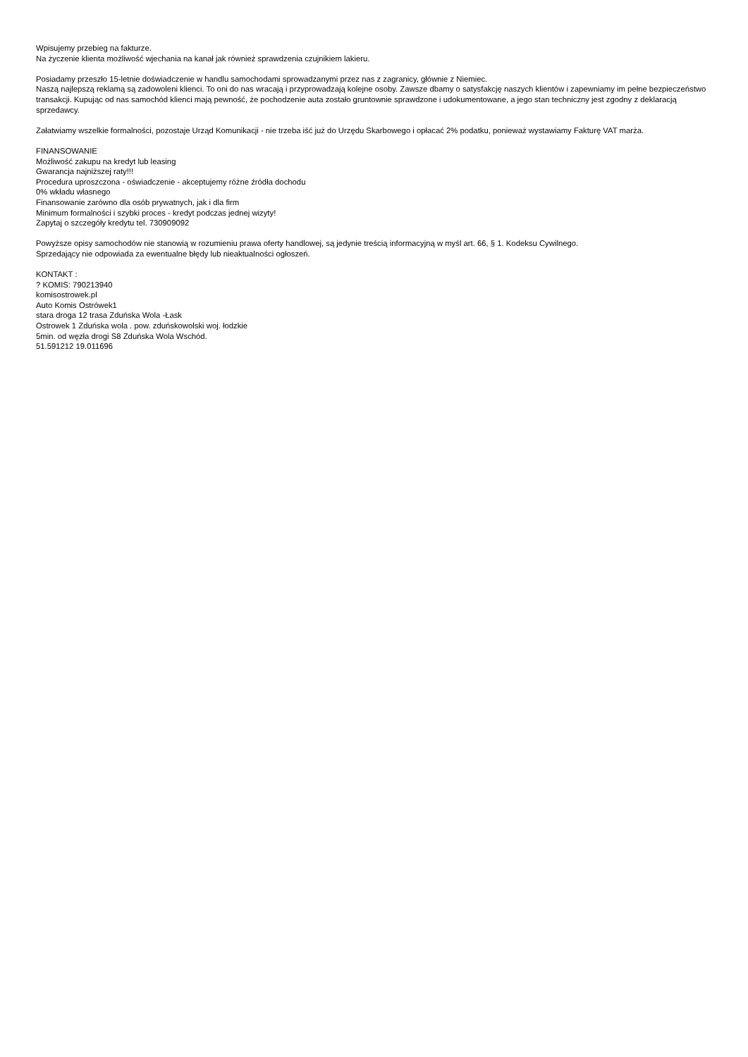Wpisujemy przebieg na fakturze.
Na życzenie klienta możliwość wjechania na kanał jak również sprawdzenia czujnikiem lakieru.
Posiadamy przeszło 15-letnie doświadczenie w handlu samochodami sprowadzanymi przez nas z zagranicy, głównie z Niemiec.
Naszą najlepszą reklamą są zadowoleni klienci. To oni do nas wracają i przyprowadzają kolejne osoby. Zawsze dbamy o satysfakcję naszych klientów i zapewniamy im pełne bezpieczeństwo transakcji. Kupując od nas samochód klienci mają pewność, że pochodzenie auta zostało gruntownie sprawdzone i udokumentowane, a jego stan techniczny jest zgodny z deklaracją sprzedawcy.
Załatwiamy wszelkie formalności, pozostaje Urząd Komunikacji - nie trzeba iść już do Urzędu Skarbowego i opłacać 2% podatku, ponieważ wystawiamy Fakturę VAT marża.
FINANSOWANIE
Możliwość zakupu na kredyt lub leasing
Gwarancja najniższej raty!!!
Procedura uproszczona - oświadczenie - akceptujemy różne źródła dochodu
0% wkładu własnego
Finansowanie zarówno dla osób prywatnych, jak i dla firm
Minimum formalności i szybki proces - kredyt podczas jednej wizyty!
Zapytaj o szczegóły kredytu tel. 730909092
Powyższe opisy samochodów nie stanowią w rozumieniu prawa oferty handlowej, są jedynie treścią informacyjną w myśl art. 66, § 1. Kodeksu Cywilnego.
Sprzedający nie odpowiada za ewentualne błędy lub nieaktualności ogłoszeń.
KONTAKT :
? KOMIS: 790213940
komisostrowek.pl
Auto Komis Ostrówek1
stara droga 12 trasa Zduńska Wola -Łask
Ostrowek 1 Zduńska wola . pow. zduńskowolski woj. łodzkie
5min. od węzła drogi S8 Zduńska Wola Wschód.
51.591212 19.011696